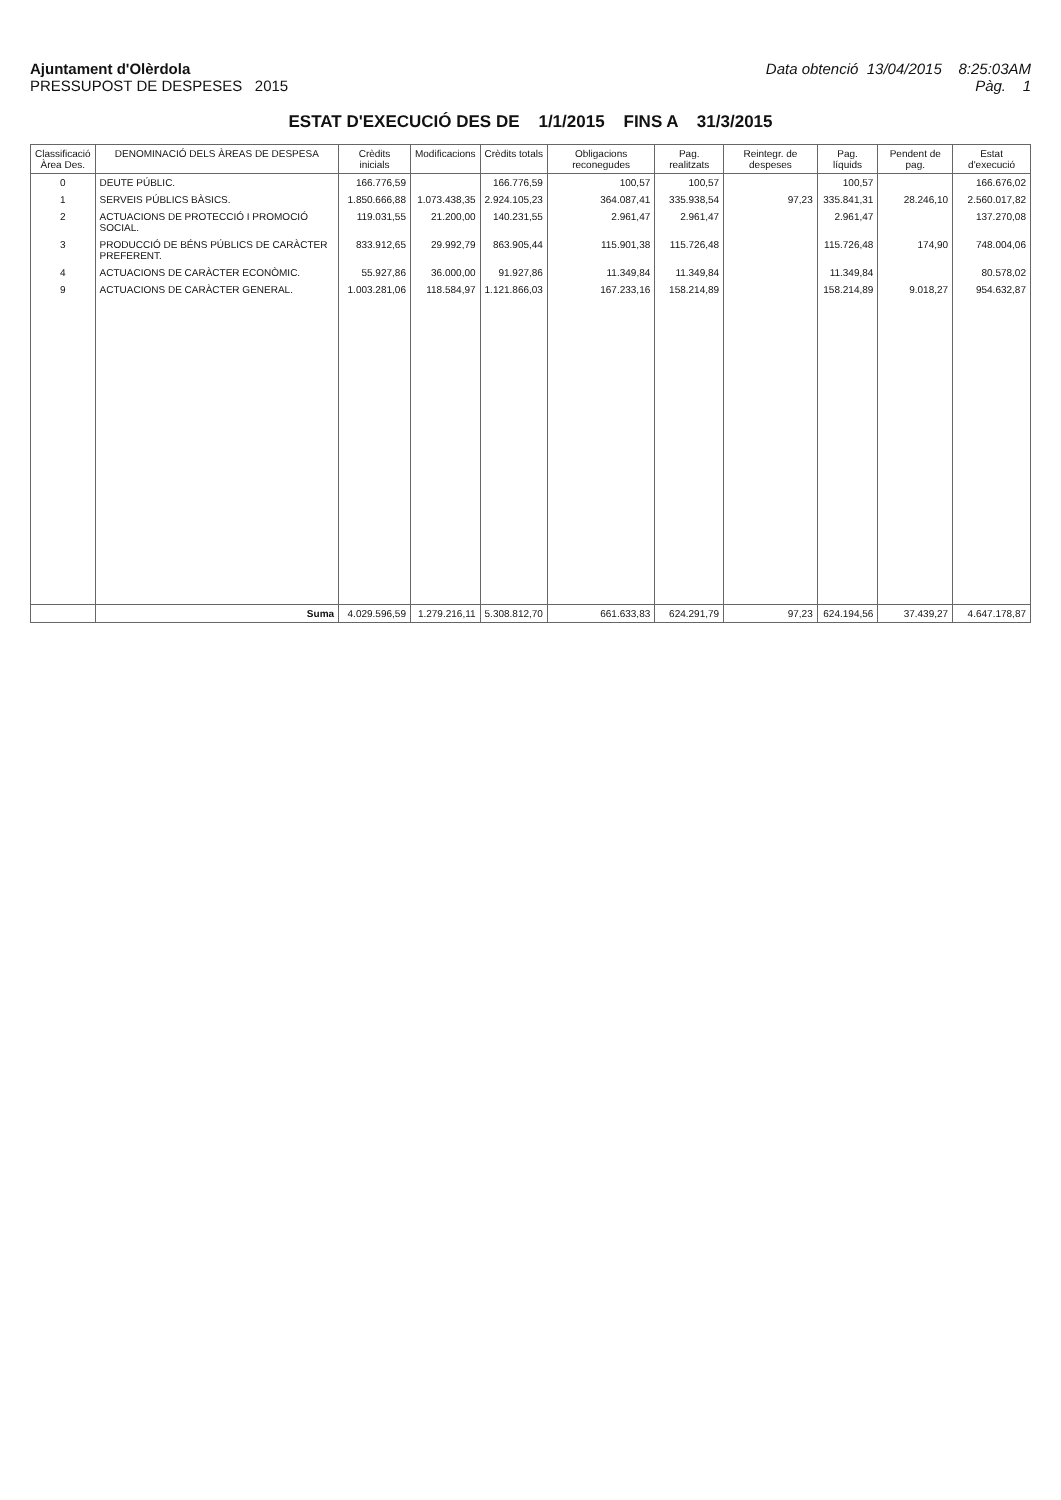Ajuntament d'Olèrdola
PRESSUPOST DE DESPESES 2015
Data obtenció 13/04/2015 8:25:03AM
Pàg. 1
ESTAT D'EXECUCIÓ DES DE 1/1/2015 FINS A 31/3/2015
| Classificació Àrea Des. | DENOMINACIÓ DELS ÀREAS DE DESPESA | Crèdits inicials | Modificacions | Crèdits totals | Obligacions reconegudes | Pag. realitzats | Reintegr. de despeses | Pag. líquids | Pendent de pag. | Estat d'execució |
| --- | --- | --- | --- | --- | --- | --- | --- | --- | --- | --- |
| 0 | DEUTE PÚBLIC. | 166.776,59 | | 166.776,59 | 100,57 | 100,57 | | 100,57 | | 166.676,02 |
| 1 | SERVEIS PÚBLICS BÀSICS. | 1.850.666,88 | 1.073.438,35 | 2.924.105,23 | 364.087,41 | 335.938,54 | 97,23 | 335.841,31 | 28.246,10 | 2.560.017,82 |
| 2 | ACTUACIONS DE PROTECCIÓ I PROMOCIÓ SOCIAL. | 119.031,55 | 21.200,00 | 140.231,55 | 2.961,47 | 2.961,47 | | 2.961,47 | | 137.270,08 |
| 3 | PRODUCCIÓ DE BÉNS PÚBLICS DE CARÀCTER PREFERENT. | 833.912,65 | 29.992,79 | 863.905,44 | 115.901,38 | 115.726,48 | | 115.726,48 | 174,90 | 748.004,06 |
| 4 | ACTUACIONS DE CARÀCTER ECONÒMIC. | 55.927,86 | 36.000,00 | 91.927,86 | 11.349,84 | 11.349,84 | | 11.349,84 | | 80.578,02 |
| 9 | ACTUACIONS DE CARÀCTER GENERAL. | 1.003.281,06 | 118.584,97 | 1.121.866,03 | 167.233,16 | 158.214,89 | | 158.214,89 | 9.018,27 | 954.632,87 |
| | Suma | 4.029.596,59 | 1.279.216,11 | 5.308.812,70 | 661.633,83 | 624.291,79 | 97,23 | 624.194,56 | 37.439,27 | 4.647.178,87 |